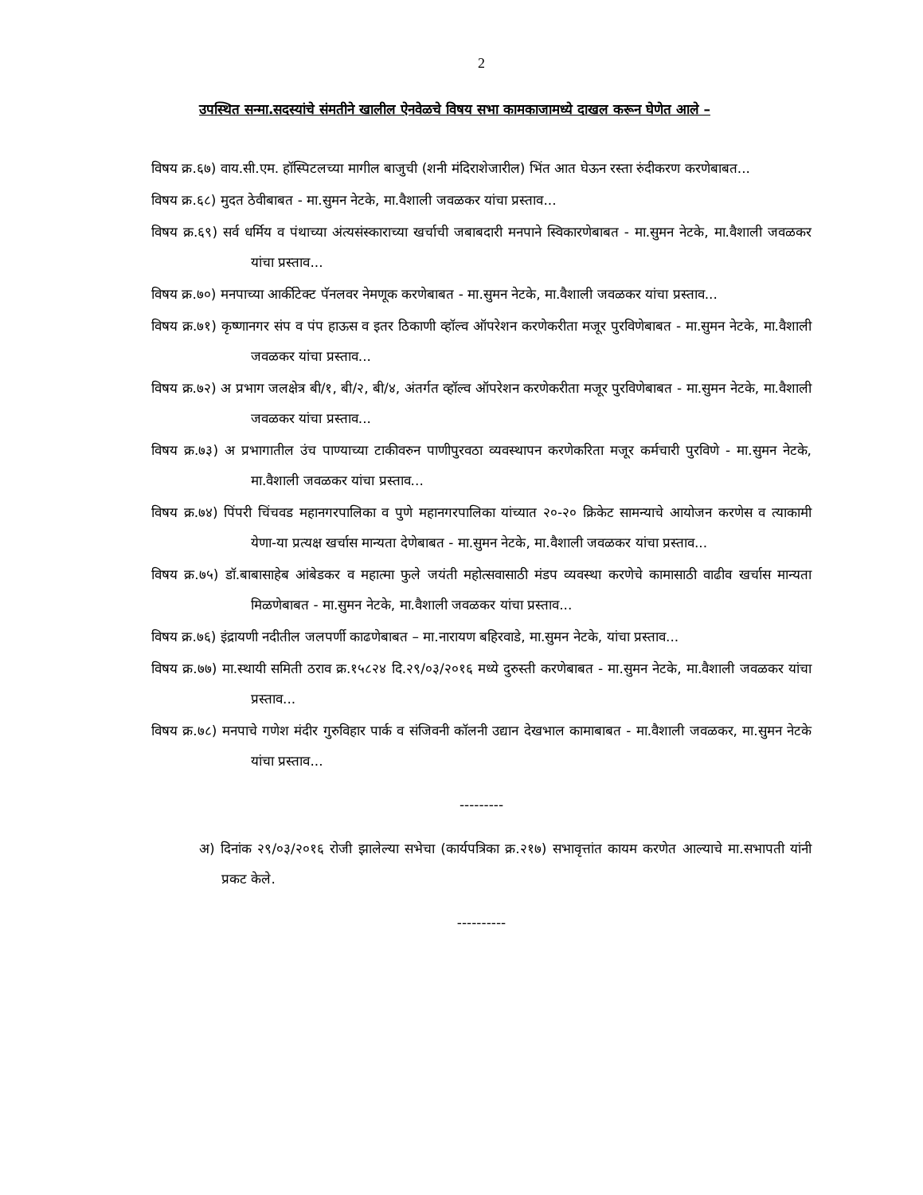2
उपस्थित सन्मा.सदस्यांचे संमतीने खालील ऐनवेळचे विषय सभा कामकाजामध्ये दाखल करून घेणेत आले –
विषय क्र.६७) वाय.सी.एम. हॉस्पिटलच्या मागील बाजुची (शनी मंदिराशेजारील) भिंत आत घेऊन रस्ता रुंदीकरण करणेबाबत...
विषय क्र.६८) मुदत ठेवीबाबत - मा.सुमन नेटके, मा.वैशाली जवळकर यांचा प्रस्ताव...
विषय क्र.६९) सर्व धर्मिय व पंथाच्या अंत्यसंस्काराच्या खर्चाची जबाबदारी मनपाने स्विकारणेबाबत - मा.सुमन नेटके, मा.वैशाली जवळकर यांचा प्रस्ताव...
विषय क्र.७०) मनपाच्या आर्कीटेक्ट पॅनलवर नेमणूक करणेबाबत - मा.सुमन नेटके, मा.वैशाली जवळकर यांचा प्रस्ताव...
विषय क्र.७१) कृष्णानगर संप व पंप हाऊस व इतर ठिकाणी व्हॉल्व ऑपरेशन करणेकरीता मजूर पुरविणेबाबत - मा.सुमन नेटके, मा.वैशाली जवळकर यांचा प्रस्ताव...
विषय क्र.७२) अ प्रभाग जलक्षेत्र बी/१, बी/२, बी/४, अंतर्गत व्हॉल्व ऑपरेशन करणेकरीता मजूर पुरविणेबाबत - मा.सुमन नेटके, मा.वैशाली जवळकर यांचा प्रस्ताव...
विषय क्र.७३) अ प्रभागातील उंच पाण्याच्या टाकीवरुन पाणीपुरवठा व्यवस्थापन करणेकरिता मजूर कर्मचारी पुरविणे - मा.सुमन नेटके, मा.वैशाली जवळकर यांचा प्रस्ताव...
विषय क्र.७४) पिंपरी चिंचवड महानगरपालिका व पुणे महानगरपालिका यांच्यात २०-२० क्रिकेट सामन्याचे आयोजन करणेस व त्याकामी येणा-या प्रत्यक्ष खर्चास मान्यता देणेबाबत - मा.सुमन नेटके, मा.वैशाली जवळकर यांचा प्रस्ताव...
विषय क्र.७५) डॉ.बाबासाहेब आंबेडकर व महात्मा फुले जयंती महोत्सवासाठी मंडप व्यवस्था करणेचे कामासाठी वाढीव खर्चास मान्यता मिळणेबाबत - मा.सुमन नेटके, मा.वैशाली जवळकर यांचा प्रस्ताव...
विषय क्र.७६) इंद्रायणी नदीतील जलपर्णी काढणेबाबत – मा.नारायण बहिरवाडे, मा.सुमन नेटके, यांचा प्रस्ताव...
विषय क्र.७७) मा.स्थायी समिती ठराव क्र.१५८२४ दि.२९/०३/२०१६ मध्ये दुरुस्ती करणेबाबत - मा.सुमन नेटके, मा.वैशाली जवळकर यांचा प्रस्ताव...
विषय क्र.७८) मनपाचे गणेश मंदीर गुरुविहार पार्क व संजिवनी कॉलनी उद्यान देखभाल कामाबाबत - मा.वैशाली जवळकर, मा.सुमन नेटके यांचा प्रस्ताव...
---------
अ) दिनांक २९/०३/२०१६ रोजी झालेल्या सभेचा (कार्यपत्रिका क्र.२१७) सभावृत्तांत कायम करणेत आल्याचे मा.सभापती यांनी प्रकट केले.
----------